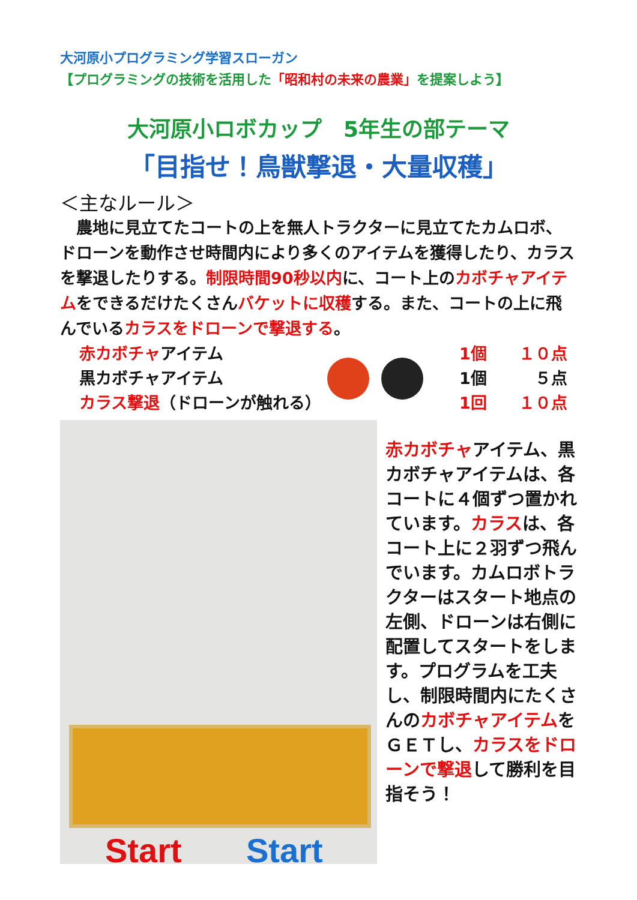大河原小プログラミング学習スローガン
【プログラミングの技術を活用した「昭和村の未来の農業」を提案しよう】
大河原小ロボカップ　5年生の部テーマ
「目指せ！鳥獣撃退・大量収穫」
＜主なルール＞
　農地に見立てたコートの上を無人トラクターに見立てたカムロボ、ドローンを動作させ時間内により多くのアイテムを獲得したり、カラスを撃退したりする。制限時間90秒以内に、コート上のカボチャアイテムをできるだけたくさんバケットに収穫する。また、コートの上に飛んでいるカラスをドローンで撃退する。
赤カボチャアイテム
黒カボチャアイテム
カラス撃退（ドローンが触れる）
1個 １０点
1個 ５点
1回 １０点
Start Start
赤カボチャアイテム、黒カボチャアイテムは、各コートに４個ずつ置かれています。カラスは、各コート上に２羽ずつ飛んでいます。カムロボトラクターはスタート地点の左側、ドローンは右側に配置してスタートをします。プログラムを工夫し、制限時間内にたくさんのカボチャアイテムをＧＥＴし、カラスをドローンで撃退して勝利を目指そう！